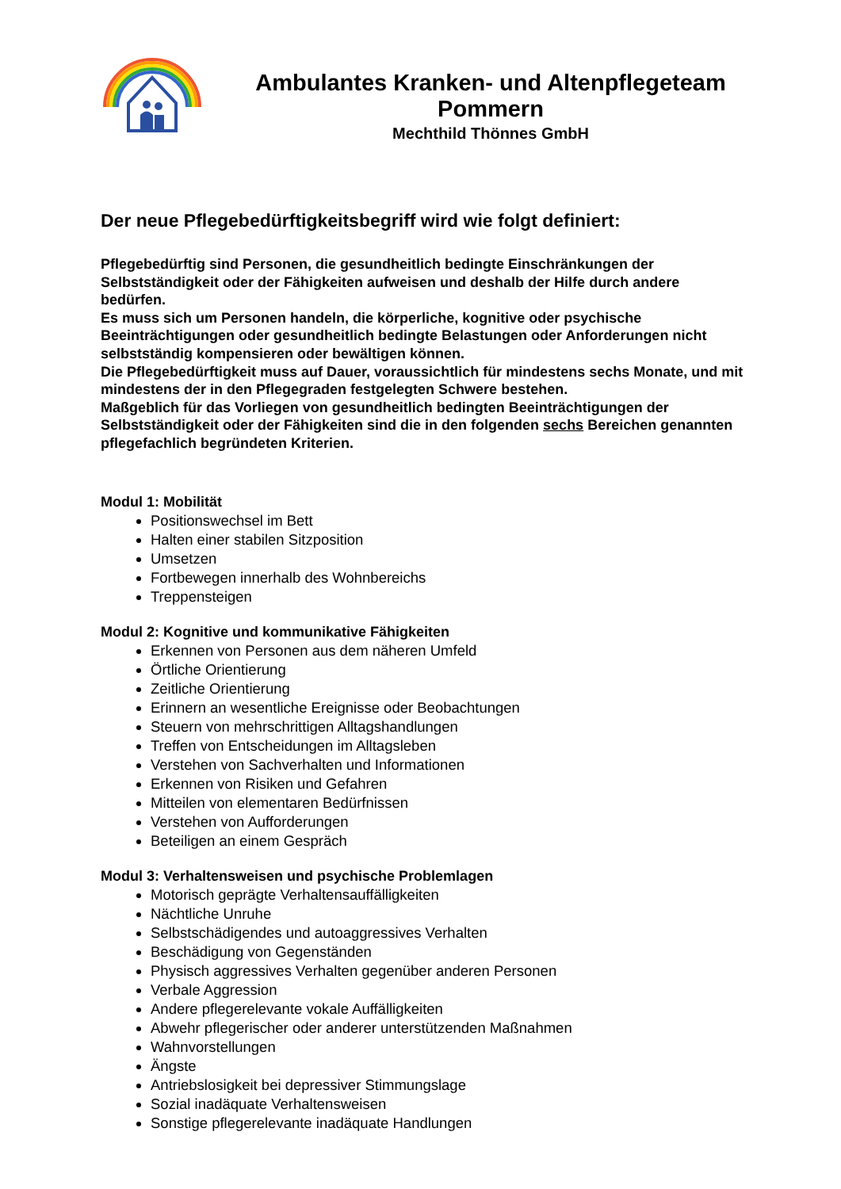Ambulantes Kranken- und Altenpflegeteam
Pommern
Mechthild Thönnes GmbH
Der neue Pflegebedürftigkeitsbegriff wird wie folgt definiert:
Pflegebedürftig sind Personen, die gesundheitlich bedingte Einschränkungen der Selbstständigkeit oder der Fähigkeiten aufweisen und deshalb der Hilfe durch andere bedürfen.
Es muss sich um Personen handeln, die körperliche, kognitive oder psychische Beeinträchtigungen oder gesundheitlich bedingte Belastungen oder Anforderungen nicht selbstständig kompensieren oder bewältigen können.
Die Pflegebedürftigkeit muss auf Dauer, voraussichtlich für mindestens sechs Monate, und mit mindestens der in den Pflegegraden festgelegten Schwere bestehen.
Maßgeblich für das Vorliegen von gesundheitlich bedingten Beeinträchtigungen der Selbstständigkeit oder der Fähigkeiten sind die in den folgenden sechs Bereichen genannten pflegefachlich begründeten Kriterien.
Modul 1: Mobilität
Positionswechsel im Bett
Halten einer stabilen Sitzposition
Umsetzen
Fortbewegen innerhalb des Wohnbereichs
Treppensteigen
Modul 2: Kognitive und kommunikative Fähigkeiten
Erkennen von Personen aus dem näheren Umfeld
Örtliche Orientierung
Zeitliche Orientierung
Erinnern an wesentliche Ereignisse oder Beobachtungen
Steuern von mehrschrittigen Alltagshandlungen
Treffen von Entscheidungen im Alltagsleben
Verstehen von Sachverhalten und Informationen
Erkennen von Risiken und Gefahren
Mitteilen von elementaren Bedürfnissen
Verstehen von Aufforderungen
Beteiligen an einem Gespräch
Modul 3: Verhaltensweisen und psychische Problemlagen
Motorisch geprägte Verhaltensauffälligkeiten
Nächtliche Unruhe
Selbstschädigendes und autoaggressives Verhalten
Beschädigung von Gegenständen
Physisch aggressives Verhalten gegenüber anderen Personen
Verbale Aggression
Andere pflegerelevante vokale Auffälligkeiten
Abwehr pflegerischer oder anderer unterstützenden Maßnahmen
Wahnvorstellungen
Ängste
Antriebslosigkeit bei depressiver Stimmungslage
Sozial inadäquate Verhaltensweisen
Sonstige pflegerelevante inadäquate Handlungen